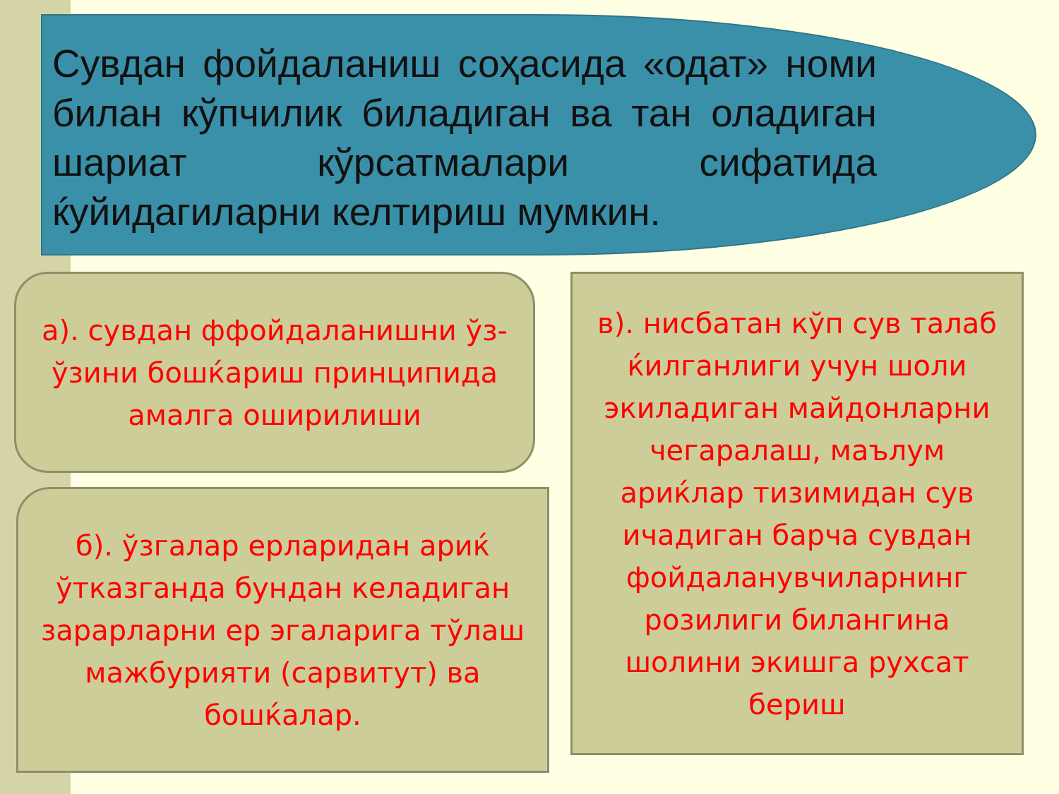Сувдан фойдаланиш соҳасида «одат» номи билан кўпчилик биладиган ва тан оладиган шариат кўрсатмалари сифатида ќуйидагиларни келтириш мумкин.
а). сувдан ффойдаланишни ўз-ўзини бошќариш принципида амалга оширилиши
б). ўзгалар ерларидан ариќ ўтказганда бундан келадиган зарарларни ер эгаларига тўлаш мажбурияти (сарвитут) ва бошќалар.
в). нисбатан кўп сув талаб ќилганлиги учун шоли экиладиган майдонларни чегаралаш, маълум ариќлар тизимидан сув ичадиган барча сувдан фойдаланувчиларнинг розилиги билангина шолини экишга рухсат бериш